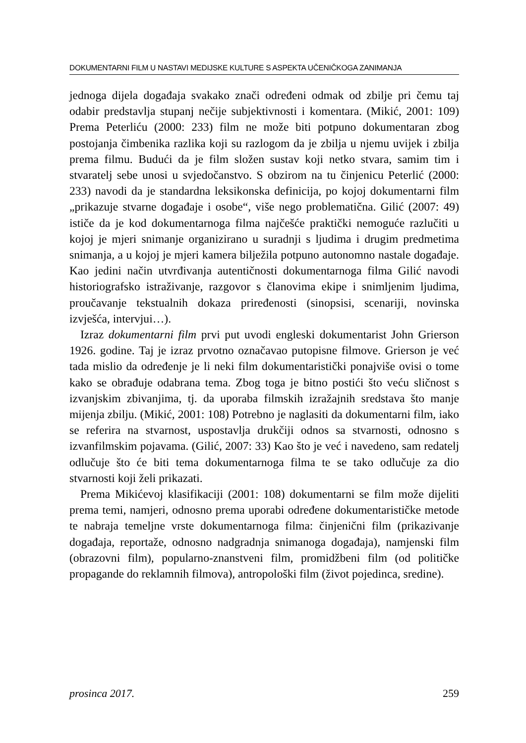DOKUMENTARNI FILM U NASTAVI MEDIJSKE KULTURE S ASPEKTA UČENIČKOGA ZANIMANJA
jednoga dijela događaja svakako znači određeni odmak od zbilje pri čemu taj odabir predstavlja stupanj nečije subjektivnosti i komentara. (Mikić, 2001: 109) Prema Peterliću (2000: 233) film ne može biti potpuno dokumentaran zbog postojanja čimbenika razlika koji su razlogom da je zbilja u njemu uvijek i zbilja prema filmu. Budući da je film složen sustav koji netko stvara, samim tim i stvaratelj sebe unosi u svjedočanstvo. S obzirom na tu činjenicu Peterlić (2000: 233) navodi da je standardna leksikonska definicija, po kojoj dokumentarni film „prikazuje stvarne događaje i osobe“, više nego problematična. Gilić (2007: 49) ističe da je kod dokumentarnoga filma najčešće praktički nemoguće razlučiti u kojoj je mjeri snimanje organizirano u suradnji s ljudima i drugim predmetima snimanja, a u kojoj je mjeri kamera bilježila potpuno autonomno nastale događaje. Kao jedini način utvrđivanja autentičnosti dokumentarnoga filma Gilić navodi historiografsko istraživanje, razgovor s članovima ekipe i snimljenim ljudima, proučavanje tekstualnih dokaza priređenosti (sinopsisi, scenariji, novinska izvješća, intervjui…).
Izraz dokumentarni film prvi put uvodi engleski dokumentarist John Grierson 1926. godine. Taj je izraz prvotno označavao putopisne filmove. Grierson je već tada mislio da određenje je li neki film dokumentaristički ponajviše ovisi o tome kako se obrađuje odabrana tema. Zbog toga je bitno postići što veću sličnost s izvanjskim zbivanjima, tj. da uporaba filmskih izražajnih sredstava što manje mijenja zbilju. (Mikić, 2001: 108) Potrebno je naglasiti da dokumentarni film, iako se referira na stvarnost, uspostavlja drukčiji odnos sa stvarnosti, odnosno s izvanfilmskim pojavama. (Gilić, 2007: 33) Kao što je već i navedeno, sam redatelj odlučuje što će biti tema dokumentarnoga filma te se tako odlučuje za dio stvarnosti koji želi prikazati.
Prema Mikićevoj klasifikaciji (2001: 108) dokumentarni se film može dijeliti prema temi, namjeri, odnosno prema uporabi određene dokumentarističke metode te nabraja temeljne vrste dokumentarnoga filma: činjenični film (prikazivanje događaja, reportaže, odnosno nadgradnja snimanoga događaja), namjenski film (obrazovni film), popularno-znanstveni film, promidžbeni film (od političke propagande do reklamnih filmova), antropološki film (život pojedinca, sredine).
prosinca 2017. 259